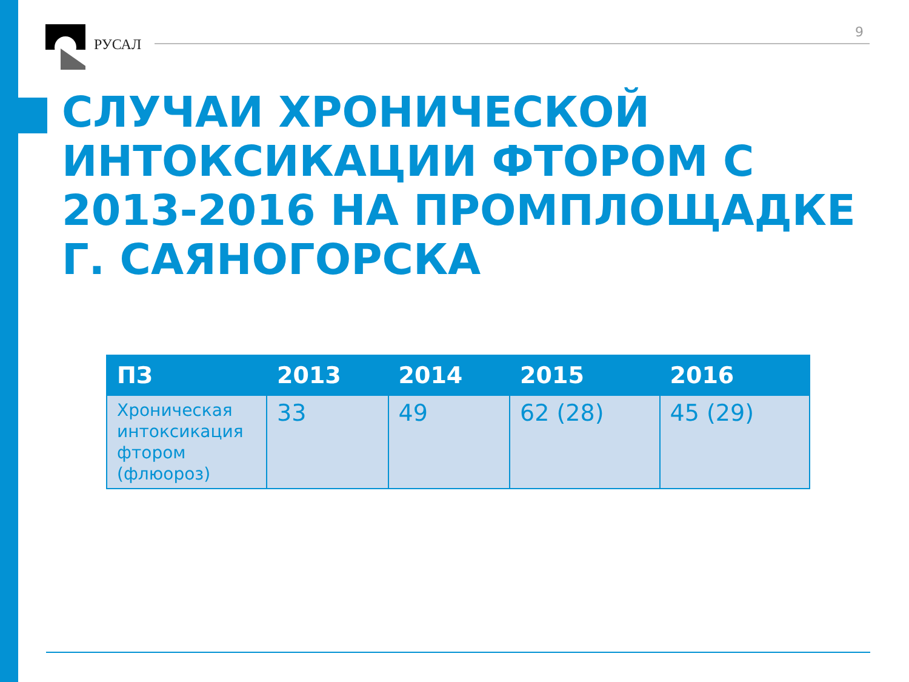РУСАЛ
9
СЛУЧАИ ХРОНИЧЕСКОЙ ИНТОКСИКАЦИИ ФТОРОМ С 2013-2016 НА ПРОМПЛОЩАДКЕ Г. САЯНОГОРСКА
| ПЗ | 2013 | 2014 | 2015 | 2016 |
| --- | --- | --- | --- | --- |
| Хроническая интоксикация фтором (флюороз) | 33 | 49 | 62 (28) | 45 (29) |